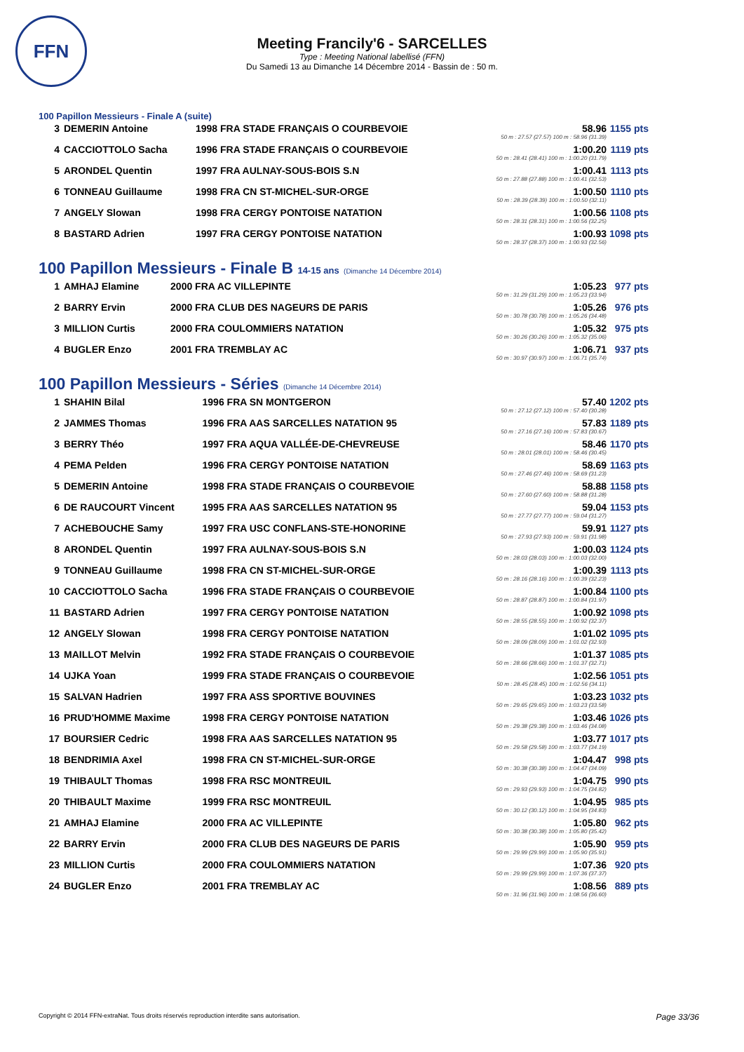FFN
Meeting Francily'6 - SARCELLES
Type : Meeting National labellisé (FFN)
Du Samedi 13 au Dimanche 14 Décembre 2014 - Bassin de : 50 m.
100 Papillon Messieurs - Finale A (suite)
| 3 | DEMERIN Antoine | 1998 FRA STADE FRANÇAIS O COURBEVOIE | 58.96 50 m : 27.57 (27.57) 100 m : 58.96 (31.39) | 1155 pts |
| 4 | CACCIOTTOLO Sacha | 1996 FRA STADE FRANÇAIS O COURBEVOIE | 1:00.20 50 m : 28.41 (28.41) 100 m : 1:00.20 (31.79) | 1119 pts |
| 5 | ARONDEL Quentin | 1997 FRA AULNAY-SOUS-BOIS S.N | 1:00.41 50 m : 27.88 (27.88) 100 m : 1:00.41 (32.53) | 1113 pts |
| 6 | TONNEAU Guillaume | 1998 FRA CN ST-MICHEL-SUR-ORGE | 1:00.50 50 m : 28.39 (28.39) 100 m : 1:00.50 (32.11) | 1110 pts |
| 7 | ANGELY Slowan | 1998 FRA CERGY PONTOISE NATATION | 1:00.56 50 m : 28.31 (28.31) 100 m : 1:00.56 (32.25) | 1108 pts |
| 8 | BASTARD Adrien | 1997 FRA CERGY PONTOISE NATATION | 1:00.93 50 m : 28.37 (28.37) 100 m : 1:00.93 (32.56) | 1098 pts |
100 Papillon Messieurs - Finale B 14-15 ans (Dimanche 14 Décembre 2014)
| 1 | AMHAJ Elamine | 2000 FRA AC VILLEPINTE | 1:05.23 50 m : 31.29 (31.29) 100 m : 1:05.23 (33.94) | 977 pts |
| 2 | BARRY Ervin | 2000 FRA CLUB DES NAGEURS DE PARIS | 1:05.26 50 m : 30.78 (30.78) 100 m : 1:05.26 (34.48) | 976 pts |
| 3 | MILLION Curtis | 2000 FRA COULOMMIERS NATATION | 1:05.32 50 m : 30.26 (30.26) 100 m : 1:05.32 (35.06) | 975 pts |
| 4 | BUGLER Enzo | 2001 FRA TREMBLAY AC | 1:06.71 50 m : 30.97 (30.97) 100 m : 1:06.71 (35.74) | 937 pts |
100 Papillon Messieurs - Séries (Dimanche 14 Décembre 2014)
| 1 | SHAHIN Bilal | 1996 FRA SN MONTGERON | 57.40 50 m : 27.12 (27.12) 100 m : 57.40 (30.28) | 1202 pts |
| 2 | JAMMES Thomas | 1996 FRA AAS SARCELLES NATATION 95 | 57.83 50 m : 27.16 (27.16) 100 m : 57.83 (30.67) | 1189 pts |
| 3 | BERRY Théo | 1997 FRA AQUA VALLÉE-DE-CHEVREUSE | 58.46 50 m : 28.01 (28.01) 100 m : 58.46 (30.45) | 1170 pts |
| 4 | PEMA Pelden | 1996 FRA CERGY PONTOISE NATATION | 58.69 50 m : 27.46 (27.46) 100 m : 58.69 (31.23) | 1163 pts |
| 5 | DEMERIN Antoine | 1998 FRA STADE FRANÇAIS O COURBEVOIE | 58.88 50 m : 27.60 (27.60) 100 m : 58.88 (31.28) | 1158 pts |
| 6 | DE RAUCOURT Vincent | 1995 FRA AAS SARCELLES NATATION 95 | 59.04 50 m : 27.77 (27.77) 100 m : 59.04 (31.27) | 1153 pts |
| 7 | ACHEBOUCHE Samy | 1997 FRA USC CONFLANS-STE-HONORINE | 59.91 50 m : 27.93 (27.93) 100 m : 59.91 (31.98) | 1127 pts |
| 8 | ARONDEL Quentin | 1997 FRA AULNAY-SOUS-BOIS S.N | 1:00.03 50 m : 28.03 (28.03) 100 m : 1:00.03 (32.00) | 1124 pts |
| 9 | TONNEAU Guillaume | 1998 FRA CN ST-MICHEL-SUR-ORGE | 1:00.39 50 m : 28.16 (28.16) 100 m : 1:00.39 (32.23) | 1113 pts |
| 10 | CACCIOTTOLO Sacha | 1996 FRA STADE FRANÇAIS O COURBEVOIE | 1:00.84 50 m : 28.87 (28.87) 100 m : 1:00.84 (31.97) | 1100 pts |
| 11 | BASTARD Adrien | 1997 FRA CERGY PONTOISE NATATION | 1:00.92 50 m : 28.55 (28.55) 100 m : 1:00.92 (32.37) | 1098 pts |
| 12 | ANGELY Slowan | 1998 FRA CERGY PONTOISE NATATION | 1:01.02 50 m : 28.09 (28.09) 100 m : 1:01.02 (32.93) | 1095 pts |
| 13 | MAILLOT Melvin | 1992 FRA STADE FRANÇAIS O COURBEVOIE | 1:01.37 50 m : 28.66 (28.66) 100 m : 1:01.37 (32.71) | 1085 pts |
| 14 | UJKA Yoan | 1999 FRA STADE FRANÇAIS O COURBEVOIE | 1:02.56 50 m : 28.45 (28.45) 100 m : 1:02.56 (34.11) | 1051 pts |
| 15 | SALVAN Hadrien | 1997 FRA ASS SPORTIVE BOUVINES | 1:03.23 50 m : 29.65 (29.65) 100 m : 1:03.23 (33.58) | 1032 pts |
| 16 | PRUD'HOMME Maxime | 1998 FRA CERGY PONTOISE NATATION | 1:03.46 50 m : 29.38 (29.38) 100 m : 1:03.46 (34.08) | 1026 pts |
| 17 | BOURSIER Cedric | 1998 FRA AAS SARCELLES NATATION 95 | 1:03.77 50 m : 29.58 (29.58) 100 m : 1:03.77 (34.19) | 1017 pts |
| 18 | BENDRIMIA Axel | 1998 FRA CN ST-MICHEL-SUR-ORGE | 1:04.47 50 m : 30.38 (30.38) 100 m : 1:04.47 (34.09) | 998 pts |
| 19 | THIBAULT Thomas | 1998 FRA RSC MONTREUIL | 1:04.75 50 m : 29.93 (29.93) 100 m : 1:04.75 (34.82) | 990 pts |
| 20 | THIBAULT Maxime | 1999 FRA RSC MONTREUIL | 1:04.95 50 m : 30.12 (30.12) 100 m : 1:04.95 (34.83) | 985 pts |
| 21 | AMHAJ Elamine | 2000 FRA AC VILLEPINTE | 1:05.80 50 m : 30.38 (30.38) 100 m : 1:05.80 (35.42) | 962 pts |
| 22 | BARRY Ervin | 2000 FRA CLUB DES NAGEURS DE PARIS | 1:05.90 50 m : 29.99 (29.99) 100 m : 1:05.90 (35.91) | 959 pts |
| 23 | MILLION Curtis | 2000 FRA COULOMMIERS NATATION | 1:07.36 50 m : 29.99 (29.99) 100 m : 1:07.36 (37.37) | 920 pts |
| 24 | BUGLER Enzo | 2001 FRA TREMBLAY AC | 1:08.56 50 m : 31.96 (31.96) 100 m : 1:08.56 (36.60) | 889 pts |
Copyright © 2014 FFN-extraNat. Tous droits réservés reproduction interdite sans autorisation. Page 33/36